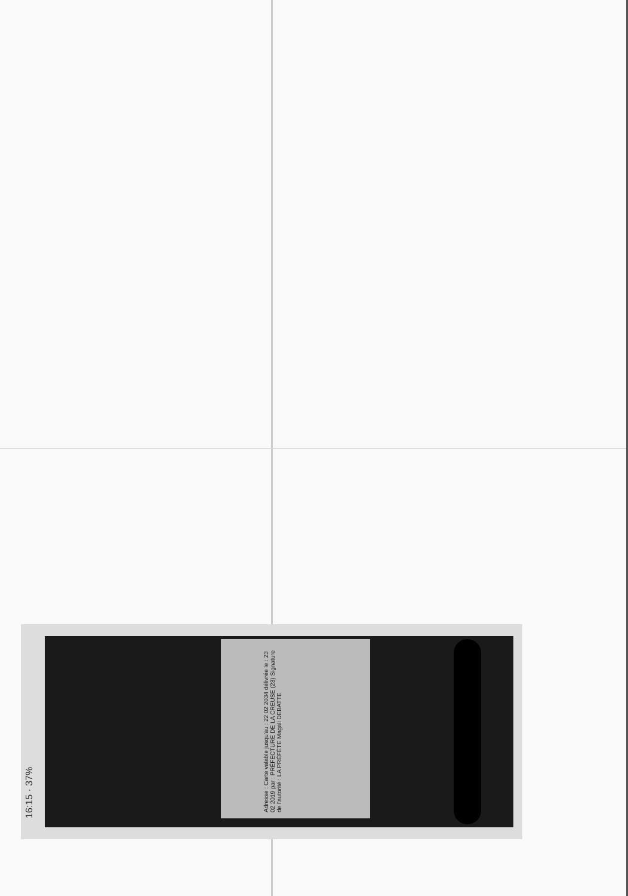16:15 · 37%
Adresse : Carte valable jusqu'au : 22 02 2034 délivrée le : 23 02 2019 par : PRÉFECTURE DE LA CREUSE (23) Signature de l'autorité : LA PRÉFÈTE Magali DEBATTE